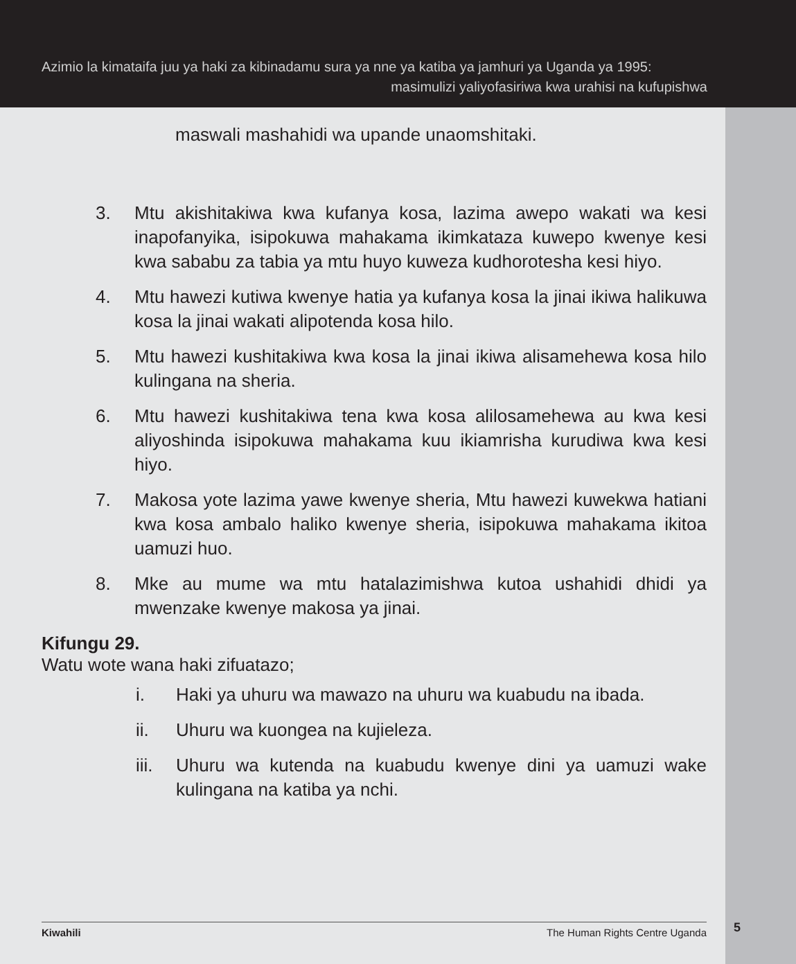Azimio la kimataifa juu ya haki za kibinadamu sura ya nne ya katiba ya jamhuri ya Uganda ya 1995:
masimulizi yaliyofasiriwa kwa urahisi na kufupishwa
maswali mashahidi wa upande unaomshitaki.
3. Mtu akishitakiwa kwa kufanya kosa, lazima awepo wakati wa kesi inapofanyika, isipokuwa mahakama ikimkataza kuwepo kwenye kesi kwa sababu za tabia ya mtu huyo kuweza kudhorotesha kesi hiyo.
4. Mtu hawezi kutiwa kwenye hatia ya kufanya kosa la jinai ikiwa halikuwa kosa la jinai wakati alipotenda kosa hilo.
5. Mtu hawezi kushitakiwa kwa kosa la jinai ikiwa alisamehewa kosa hilo kulingana na sheria.
6. Mtu hawezi kushitakiwa tena kwa kosa alilosamehewa au kwa kesi aliyoshinda isipokuwa mahakama kuu ikiamrisha kurudiwa kwa kesi hiyo.
7. Makosa yote lazima yawe kwenye sheria, Mtu hawezi kuwekwa hatiani kwa kosa ambalo haliko kwenye sheria, isipokuwa mahakama ikitoa uamuzi huo.
8. Mke au mume wa mtu hatalazimishwa kutoa ushahidi dhidi ya mwenzake kwenye makosa ya jinai.
Kifungu 29.
Watu wote wana haki zifuatazo;
i. Haki ya uhuru wa mawazo na uhuru wa kuabudu na ibada.
ii. Uhuru wa kuongea na kujieleza.
iii. Uhuru wa kutenda na kuabudu kwenye dini ya uamuzi wake kulingana na katiba ya nchi.
Kiwahili The Human Rights Centre Uganda 5